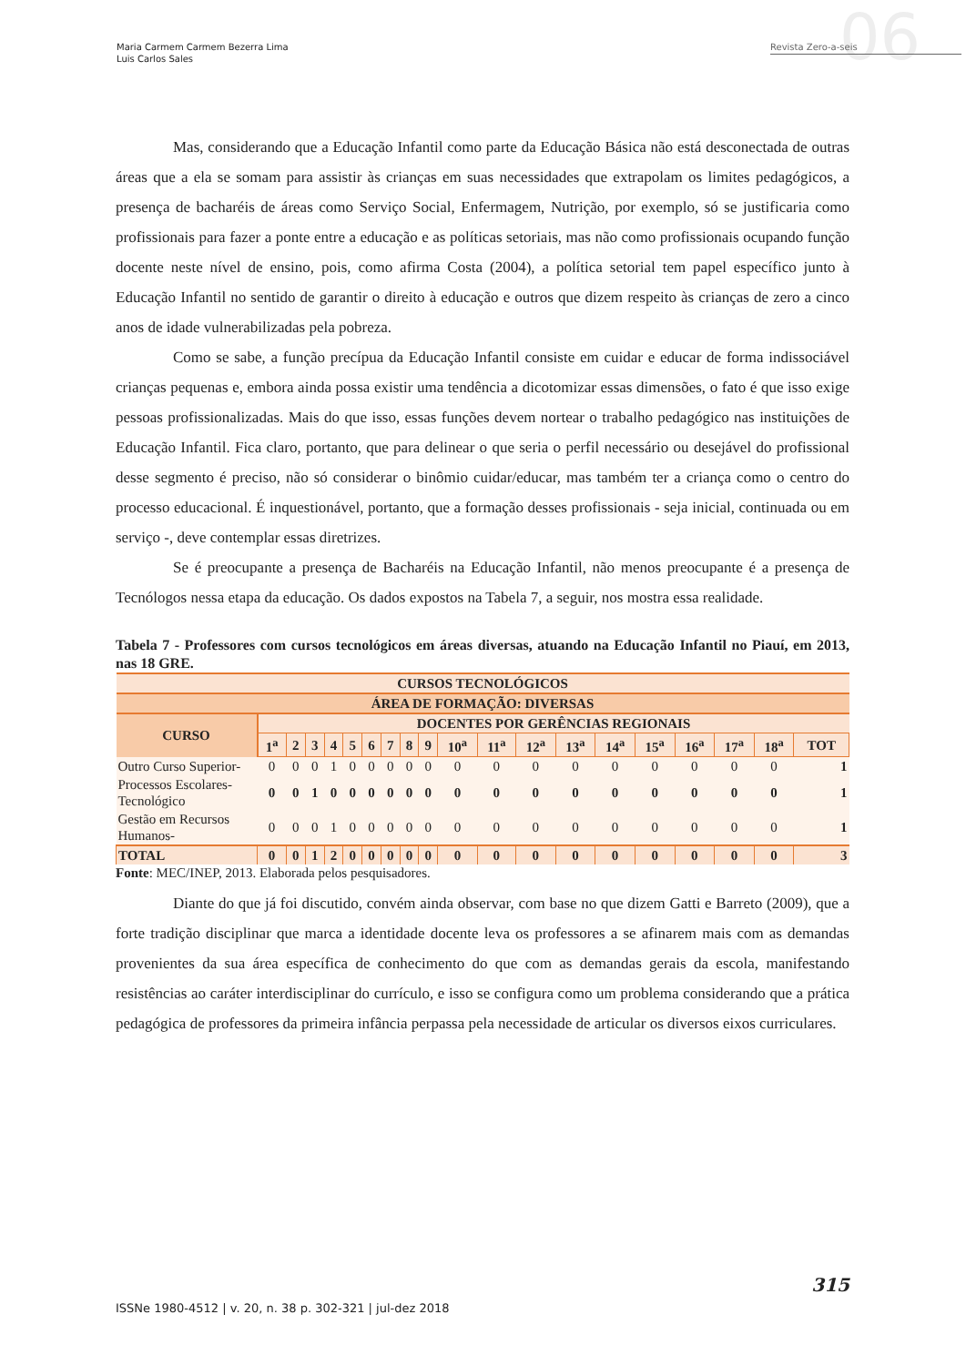Maria Carmem Carmem Bezerra Lima
Luis Carlos Sales
06 Revista Zero-a-seis
Mas, considerando que a Educação Infantil como parte da Educação Básica não está desconectada de outras áreas que a ela se somam para assistir às crianças em suas necessidades que extrapolam os limites pedagógicos, a presença de bacharéis de áreas como Serviço Social, Enfermagem, Nutrição, por exemplo, só se justificaria como profissionais para fazer a ponte entre a educação e as políticas setoriais, mas não como profissionais ocupando função docente neste nível de ensino, pois, como afirma Costa (2004), a política setorial tem papel específico junto à Educação Infantil no sentido de garantir o direito à educação e outros que dizem respeito às crianças de zero a cinco anos de idade vulnerabilizadas pela pobreza.
Como se sabe, a função precípua da Educação Infantil consiste em cuidar e educar de forma indissociável crianças pequenas e, embora ainda possa existir uma tendência a dicotomizar essas dimensões, o fato é que isso exige pessoas profissionalizadas. Mais do que isso, essas funções devem nortear o trabalho pedagógico nas instituições de Educação Infantil. Fica claro, portanto, que para delinear o que seria o perfil necessário ou desejável do profissional desse segmento é preciso, não só considerar o binômio cuidar/educar, mas também ter a criança como o centro do processo educacional. É inquestionável, portanto, que a formação desses profissionais - seja inicial, continuada ou em serviço -, deve contemplar essas diretrizes.
Se é preocupante a presença de Bacharéis na Educação Infantil, não menos preocupante é a presença de Tecnólogos nessa etapa da educação. Os dados expostos na Tabela 7, a seguir, nos mostra essa realidade.
Tabela 7 - Professores com cursos tecnológicos em áreas diversas, atuando na Educação Infantil no Piauí, em 2013, nas 18 GRE.
| CURSOS TECNOLÓGICOS | | | | | | | | | | | | | | | | | | | |
| --- | --- | --- | --- | --- | --- | --- | --- | --- | --- | --- | --- | --- | --- | --- | --- | --- | --- | --- | --- |
| ÁREA DE FORMAÇÃO: DIVERSAS | | | | | | | | | | | | | | | | | | | |
| CURSO | DOCENTES POR GERÊNCIAS REGIONAIS | | | | | | | | | | | | | | | | | | |
| | 1<sup>a</sup> | 2 | 3 | 4 | 5 | 6 | 7 | 8 | 9 | 10<sup>a</sup> | 11<sup>a</sup> | 12<sup>a</sup> | 13<sup>a</sup> | 14<sup>a</sup> | 15<sup>a</sup> | 16<sup>a</sup> | 17<sup>a</sup> | 18<sup>a</sup> | TOT |
| Outro Curso Superior- | 0 | 0 | 0 | 1 | 0 | 0 | 0 | 0 | 0 | 0 | 0 | 0 | 0 | 0 | 0 | 0 | 0 | 0 | 1 |
| Processos Escolares-Tecnológico | 0 | 0 | 1 | 0 | 0 | 0 | 0 | 0 | 0 | 0 | 0 | 0 | 0 | 0 | 0 | 0 | 0 | 0 | 1 |
| Gestão em Recursos Humanos- | 0 | 0 | 0 | 1 | 0 | 0 | 0 | 0 | 0 | 0 | 0 | 0 | 0 | 0 | 0 | 0 | 0 | 0 | 1 |
| TOTAL | 0 | 0 | 1 | 2 | 0 | 0 | 0 | 0 | 0 | 0 | 0 | 0 | 0 | 0 | 0 | 0 | 0 | 0 | 3 |
Fonte: MEC/INEP, 2013. Elaborada pelos pesquisadores.
Diante do que já foi discutido, convém ainda observar, com base no que dizem Gatti e Barreto (2009), que a forte tradição disciplinar que marca a identidade docente leva os professores a se afinarem mais com as demandas provenientes da sua área específica de conhecimento do que com as demandas gerais da escola, manifestando resistências ao caráter interdisciplinar do currículo, e isso se configura como um problema considerando que a prática pedagógica de professores da primeira infância perpassa pela necessidade de articular os diversos eixos curriculares.
315
ISSNe 1980-4512 | v. 20, n. 38 p. 302-321 | jul-dez 2018